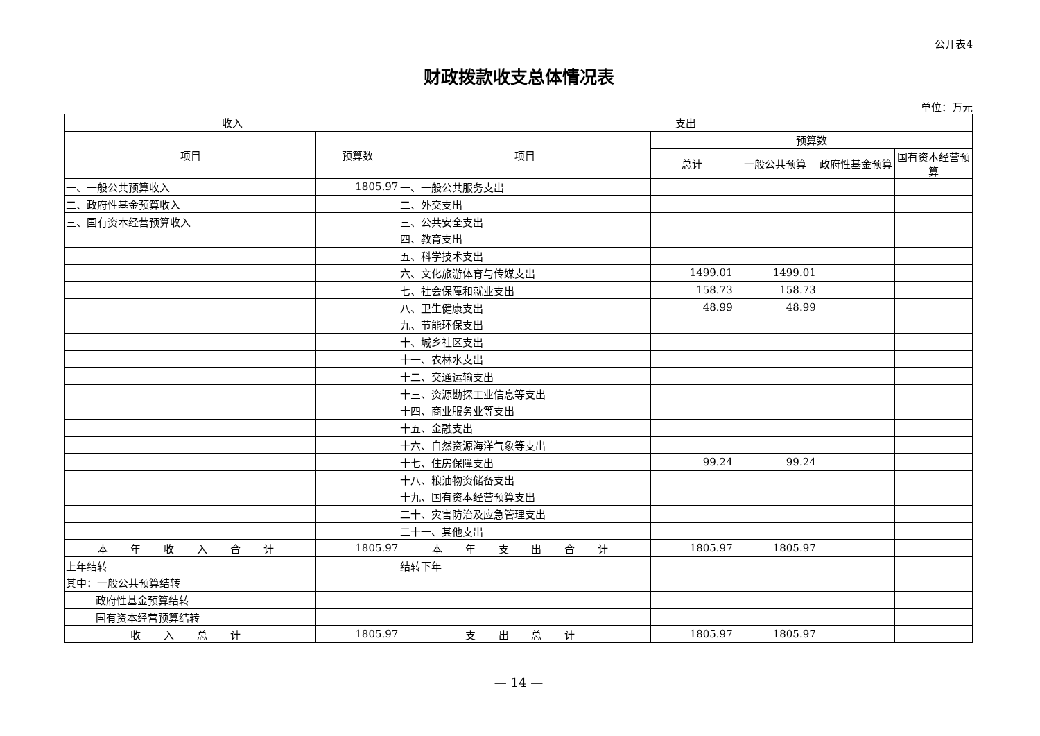公开表4
财政拨款收支总体情况表
单位：万元
| 收入 | | 支出 | | | | |
| --- | --- | --- | --- | --- | --- | --- |
| 项目 | 预算数 | 项目 | 预算数 | | | |
| | | | 总计 | 一般公共预算 | 政府性基金预算 | 国有资本经营预算 |
| 一、一般公共预算收入 | 1805.97 | 一、一般公共服务支出 | | | | |
| 二、政府性基金预算收入 | | 二、外交支出 | | | | |
| 三、国有资本经营预算收入 | | 三、公共安全支出 | | | | |
| | | 四、教育支出 | | | | |
| | | 五、科学技术支出 | | | | |
| | | 六、文化旅游体育与传媒支出 | 1499.01 | 1499.01 | | |
| | | 七、社会保障和就业支出 | 158.73 | 158.73 | | |
| | | 八、卫生健康支出 | 48.99 | 48.99 | | |
| | | 九、节能环保支出 | | | | |
| | | 十、城乡社区支出 | | | | |
| | | 十一、农林水支出 | | | | |
| | | 十二、交通运输支出 | | | | |
| | | 十三、资源勘探工业信息等支出 | | | | |
| | | 十四、商业服务业等支出 | | | | |
| | | 十五、金融支出 | | | | |
| | | 十六、自然资源海洋气象等支出 | | | | |
| | | 十七、住房保障支出 | 99.24 | 99.24 | | |
| | | 十八、粮油物资储备支出 | | | | |
| | | 十九、国有资本经营预算支出 | | | | |
| | | 二十、灾害防治及应急管理支出 | | | | |
| | | 二十一、其他支出 | | | | |
| 本 年 收 入 合 计 | 1805.97 | 本 年 支 出 合 计 | 1805.97 | 1805.97 | | |
| 上年结转 | | 结转下年 | | | | |
| 其中：一般公共预算结转 | | | | | | |
| 政府性基金预算结转 | | | | | | |
| 国有资本经营预算结转 | | | | | | |
| 收 入 总 计 | 1805.97 | 支 出 总 计 | 1805.97 | 1805.97 | | |
— 14 —